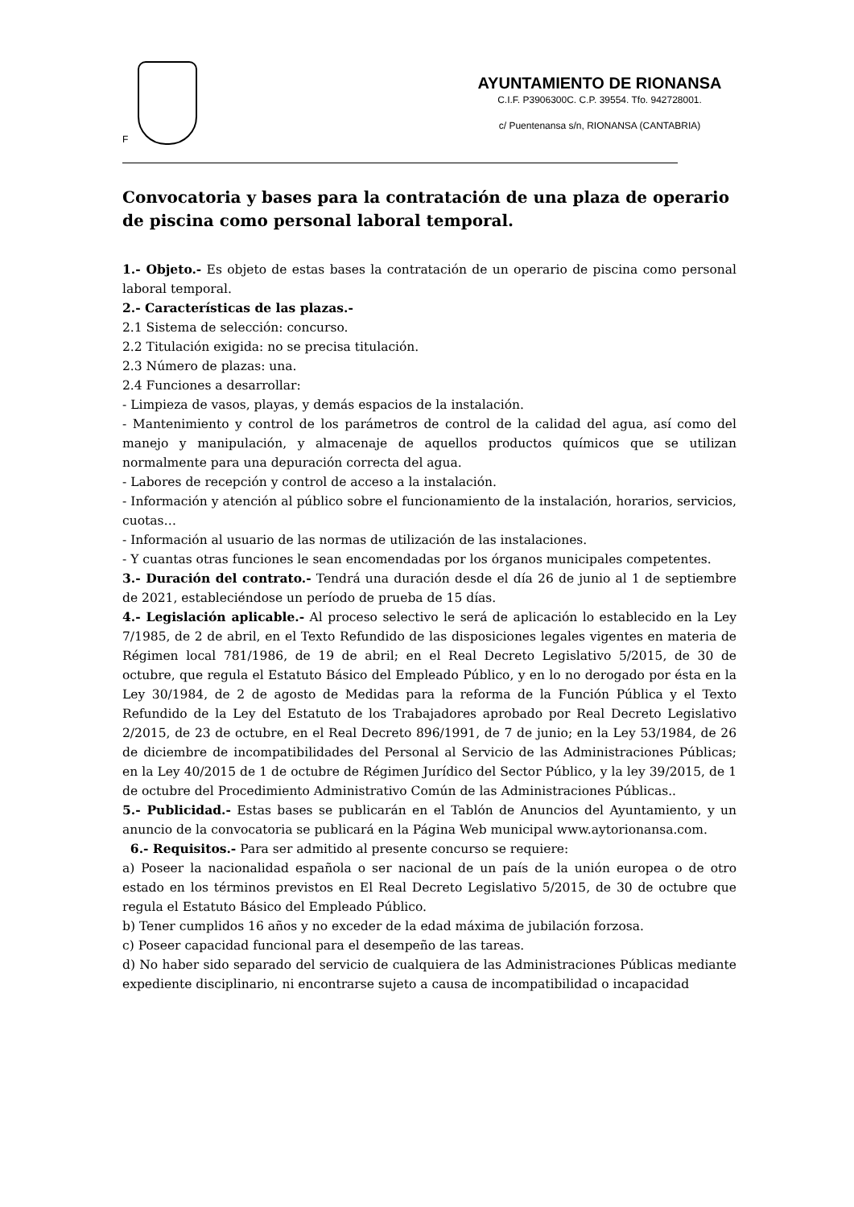F
AYUNTAMIENTO DE RIONANSA
C.I.F. P3906300C. C.P. 39554. Tfo. 942728001.
c/ Puentenansa s/n, RIONANSA (CANTABRIA)
Convocatoria y bases para la contratación de una plaza de operario de piscina como personal laboral temporal.
1.- Objeto.- Es objeto de estas bases la contratación de un operario de piscina como personal laboral temporal.
2.- Características de las plazas.-
2.1 Sistema de selección: concurso.
2.2 Titulación exigida: no se precisa titulación.
2.3 Número de plazas: una.
2.4 Funciones a desarrollar:
- Limpieza de vasos, playas, y demás espacios de la instalación.
- Mantenimiento y control de los parámetros de control de la calidad del agua, así como del manejo y manipulación, y almacenaje de aquellos productos químicos que se utilizan normalmente para una depuración correcta del agua.
- Labores de recepción y control de acceso a la instalación.
- Información y atención al público sobre el funcionamiento de la instalación, horarios, servicios, cuotas…
- Información al usuario de las normas de utilización de las instalaciones.
- Y cuantas otras funciones le sean encomendadas por los órganos municipales competentes.
3.- Duración del contrato.- Tendrá una duración desde el día 26 de junio al 1 de septiembre de 2021, estableciéndose un período de prueba de 15 días.
4.- Legislación aplicable.- Al proceso selectivo le será de aplicación lo establecido en la Ley 7/1985, de 2 de abril, en el Texto Refundido de las disposiciones legales vigentes en materia de Régimen local 781/1986, de 19 de abril; en el Real Decreto Legislativo 5/2015, de 30 de octubre, que regula el Estatuto Básico del Empleado Público, y en lo no derogado por ésta en la Ley 30/1984, de 2 de agosto de Medidas para la reforma de la Función Pública y el Texto Refundido de la Ley del Estatuto de los Trabajadores aprobado por Real Decreto Legislativo 2/2015, de 23 de octubre, en el Real Decreto 896/1991, de 7 de junio; en la Ley 53/1984, de 26 de diciembre de incompatibilidades del Personal al Servicio de las Administraciones Públicas; en la Ley 40/2015 de 1 de octubre de Régimen Jurídico del Sector Público, y la ley 39/2015, de 1 de octubre del Procedimiento Administrativo Común de las Administraciones Públicas..
5.- Publicidad.- Estas bases se publicarán en el Tablón de Anuncios del Ayuntamiento, y un anuncio de la convocatoria se publicará en la Página Web municipal www.aytorionansa.com.
6.- Requisitos.- Para ser admitido al presente concurso se requiere:
a) Poseer la nacionalidad española o ser nacional de un país de la unión europea o de otro estado en los términos previstos en El Real Decreto Legislativo 5/2015, de 30 de octubre que regula el Estatuto Básico del Empleado Público.
b) Tener cumplidos 16 años y no exceder de la edad máxima de jubilación forzosa.
c) Poseer capacidad funcional para el desempeño de las tareas.
d) No haber sido separado del servicio de cualquiera de las Administraciones Públicas mediante expediente disciplinario, ni encontrarse sujeto a causa de incompatibilidad o incapacidad